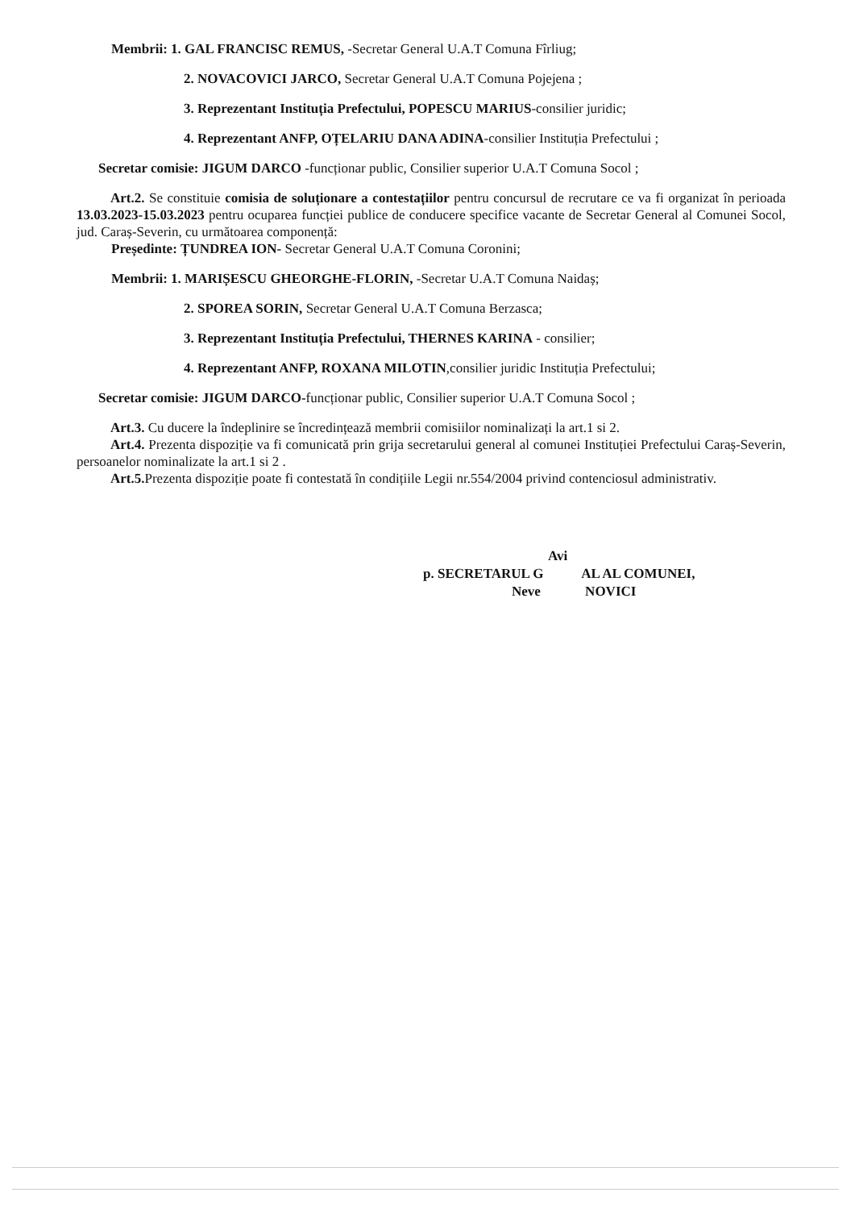Membrii: 1. GAL FRANCISC REMUS, -Secretar General U.A.T Comuna Fîrliug;
2. NOVACOVICI JARCO, Secretar General U.A.T Comuna Pojejena ;
3. Reprezentant Instituția Prefectului, POPESCU MARIUS-consilier juridic;
4. Reprezentant ANFP, OȚELARIU DANA ADINA-consilier Instituția Prefectului ;
Secretar comisie: JIGUM DARCO -funcționar public, Consilier superior U.A.T Comuna Socol ;
Art.2. Se constituie comisia de soluționare a contestațiilor pentru concursul de recrutare ce va fi organizat în perioada 13.03.2023-15.03.2023 pentru ocuparea funcției publice de conducere specifice vacante de Secretar General al Comunei Socol, jud. Caraș-Severin, cu următoarea componență:
Președinte: ȚUNDREA ION- Secretar General U.A.T Comuna Coronini;
Membrii: 1. MARIȘESCU GHEORGHE-FLORIN, -Secretar U.A.T Comuna Naidaș;
2. SPOREA SORIN, Secretar General U.A.T Comuna Berzasca;
3. Reprezentant Instituția Prefectului, THERNES KARINA - consilier;
4. Reprezentant ANFP, ROXANA MILOTIN,consilier juridic Instituția Prefectului;
Secretar comisie: JIGUM DARCO-funcționar public, Consilier superior U.A.T Comuna Socol ;
Art.3. Cu ducere la îndeplinire se încredințează membrii comisiilor nominalizați la art.1 si 2.
Art.4. Prezenta dispoziție va fi comunicată prin grija secretarului general al comunei Instituției Prefectului Caraș-Severin, persoanelor nominalizate la art.1 si 2 .
Art.5. Prezenta dispoziție poate fi contestată în condițiile Legii nr.554/2004 privind contenciosul administrativ.
Avi
p. SECRETARUL G AL AL COMUNEI,
Neve NOVICI